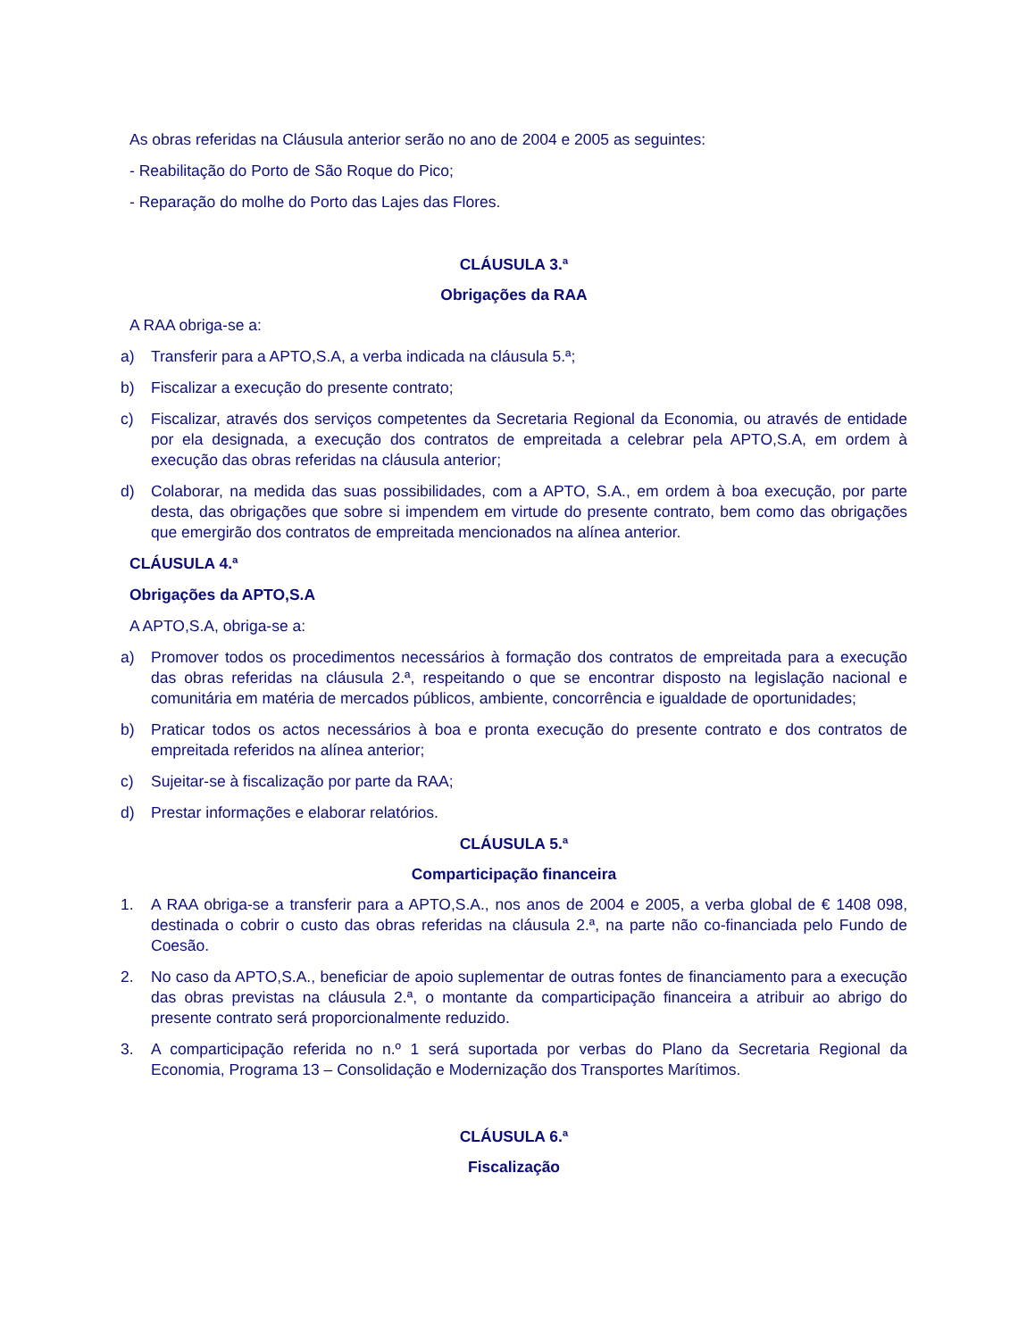As obras referidas na Cláusula anterior serão no ano de 2004 e 2005 as seguintes:
- Reabilitação do Porto de São Roque do Pico;
- Reparação do molhe do Porto das Lajes das Flores.
CLÁUSULA 3.ª
Obrigações da RAA
A RAA obriga-se a:
a) Transferir para a APTO,S.A, a verba indicada na cláusula 5.ª;
b) Fiscalizar a execução do presente contrato;
c) Fiscalizar, através dos serviços competentes da Secretaria Regional da Economia, ou através de entidade por ela designada, a execução dos contratos de empreitada a celebrar pela APTO,S.A, em ordem à execução das obras referidas na cláusula anterior;
d) Colaborar, na medida das suas possibilidades, com a APTO, S.A., em ordem à boa execução, por parte desta, das obrigações que sobre si impendem em virtude do presente contrato, bem como das obrigações que emergirão dos contratos de empreitada mencionados na alínea anterior.
CLÁUSULA 4.ª
Obrigações da APTO,S.A
A APTO,S.A, obriga-se a:
a) Promover todos os procedimentos necessários à formação dos contratos de empreitada para a execução das obras referidas na cláusula 2.ª, respeitando o que se encontrar disposto na legislação nacional e comunitária em matéria de mercados públicos, ambiente, concorrência e igualdade de oportunidades;
b) Praticar todos os actos necessários à boa e pronta execução do presente contrato e dos contratos de empreitada referidos na alínea anterior;
c) Sujeitar-se à fiscalização por parte da RAA;
d) Prestar informações e elaborar relatórios.
CLÁUSULA 5.ª
Comparticipação financeira
1. A RAA obriga-se a transferir para a APTO,S.A., nos anos de 2004 e 2005, a verba global de € 1408 098, destinada o cobrir o custo das obras referidas na cláusula 2.ª, na parte não co-financiada pelo Fundo de Coesão.
2. No caso da APTO,S.A., beneficiar de apoio suplementar de outras fontes de financiamento para a execução das obras previstas na cláusula 2.ª, o montante da comparticipação financeira a atribuir ao abrigo do presente contrato será proporcionalmente reduzido.
3. A comparticipação referida no n.º 1 será suportada por verbas do Plano da Secretaria Regional da Economia, Programa 13 – Consolidação e Modernização dos Transportes Marítimos.
CLÁUSULA 6.ª
Fiscalização